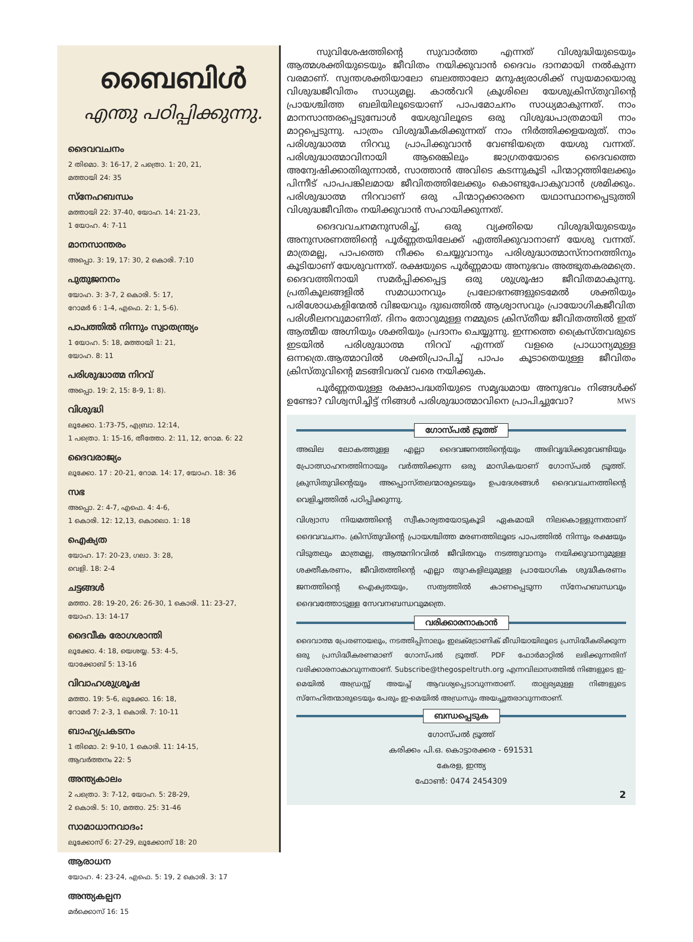ബൈബിൾ
എന്തു പഠിപ്പിക്കുന്നു.
ദൈവവചനം
2 തിമൊ. 3: 16-17, 2 പത്രൊ. 1: 20, 21,
മത്തായി 24: 35
സ്നേഹബന്ധം
മത്തായി 22: 37-40, യോഹ. 14: 21-23,
1 യോഹ. 4: 7-11
മാനസാന്തരം
അപ്പൊ. 3: 19, 17: 30, 2 കൊരി. 7:10
പുതുജനനം
യോഹ. 3: 3-7, 2 കൊരി. 5: 17,
റോമർ 6 : 1-4, എഫെ. 2: 1, 5-6).
പാപത്തിൽ നിന്നും സ്വാതന്ത്ര്യം
1 യോഹ. 5: 18, മത്തായി 1: 21,
യോഹ. 8: 11
പരിശുദ്ധാത്മ നിറവ്
അപ്പൊ. 19: 2, 15: 8-9, 1: 8).
വിശുദ്ധി
ലൂക്കോ. 1:73-75, എബ്രാ. 12:14,
1 പത്രൊ. 1: 15-16, തീത്തോ. 2: 11, 12, റോമ. 6: 22
ദൈവരാജ്യം
ലൂക്കോ. 17 : 20-21, റോമ. 14: 17, യോഹ. 18: 36
സഭ
അപ്പൊ. 2: 4-7, എഫെ. 4: 4-6,
1 കൊരി. 12: 12,13, കൊലൊ. 1: 18
ഐക്യത
യോഹ. 17: 20-23, ഗലാ. 3: 28,
വെളി. 18: 2-4
ചട്ടങ്ങൾ
മത്താ. 28: 19-20, 26: 26-30, 1 കൊരി. 11: 23-27,
യോഹ. 13: 14-17
ദൈവീക രോഗശാന്തി
ലൂക്കോ. 4: 18, യെശയ്യ. 53: 4-5,
യാക്കോബ് 5: 13-16
വിവാഹശുശ്രൂഷ
മത്താ. 19: 5-6, ലൂക്കോ. 16: 18,
റോമർ 7: 2-3, 1 കൊരി. 7: 10-11
ബാഹ്യപ്രകടനം
1 തിമൊ. 2: 9-10, 1 കൊരി. 11: 14-15,
ആവർത്തനം 22: 5
അന്ത്യകാലം
2 പത്രൊ. 3: 7-12, യോഹ. 5: 28-29,
2 കൊരി. 5: 10, മത്താ. 25: 31-46
സാമാധാനവാദം:
ലൂക്കോസ് 6: 27-29, ലൂക്കോസ് 18: 20
ആരാധന
യോഹ. 4: 23-24, എഫെ. 5: 19, 2 കൊരി. 3: 17
അന്ത്യകല്പന
മർക്കൊസ് 16: 15
സുവിശേഷത്തിന്റെ സുവാർത്ത എന്നത് വിശുദ്ധിയുടെയും ആത്മശക്തിയുടെയും ജീവിതം നയിക്കുവാൻ ദൈവം ദാനമായി നൽകുന്ന വരമാണ്. സ്വന്തശക്തിയാലോ ബലത്താലോ മനുഷ്യരാശിക്ക് സ്വയമായൊരു വിശുദ്ധജീവിതം സാധ്യമല്ല. കാൽവറി ക്രൂശിലെ യേശുക്രിസ്തുവിന്റെ പ്രായശ്ചിത്ത ബലിയിലൂടെയാണ് പാപമോചനം സാധ്യമാകുന്നത്. നാം മാനസാന്തരപ്പെടുമ്പോൾ യേശുവിലൂടെ ഒരു വിശുദ്ധപാത്രമായി നാം മാറ്റപ്പെടുന്നു. പാത്രം വിശുദ്ധീകരിക്കുന്നത് നാം നിർത്തിക്കളയരുത്. നാം പരിശുദ്ധാത്മ നിറവു പ്രാപിക്കുവാൻ വേണ്ടിയത്രെ യേശു വന്നത്. പരിശുദ്ധാത്മാവിനായി ആരെങ്കിലും ജാഗ്രതയോടെ ദൈവത്തെ അന്വേഷിക്കാതിരുന്നാൽ, സാത്താൻ അവിടെ കടന്നുകൂടി പിന്മാറ്റത്തിലേക്കും പിന്നീട് പാപപങ്കിലമായ ജീവിതത്തിലേക്കും കൊണ്ടുപോകുവാൻ ശ്രമിക്കും. പരിശുദ്ധാത്മ നിറവാണ് ഒരു പിന്മാറ്റക്കാരനെ യഥാസ്ഥാനപ്പെടുത്തി വിശുദ്ധജീവിതം നയിക്കുവാൻ സഹായിക്കുന്നത്.
ദൈവവചനമനുസരിച്ച്, ഒരു വ്യക്തിയെ വിശുദ്ധിയുടെയും അനുസരണത്തിന്റെ പൂർണ്ണതയിലേക്ക് എത്തിക്കുവാനാണ് യേശു വന്നത്. മാത്രമല്ല, പാപത്തെ നീക്കം ചെയ്യുവാനും പരിശുദ്ധാത്മാസ്നാനത്തിനും കൂടിയാണ് യേശുവന്നത്. രക്ഷയുടെ പൂർണ്ണമായ അനുഭവം അത്ഭുതകരമത്രെ. ദൈവത്തിനായി സമർപ്പിക്കപ്പെട്ട ഒരു ശുശ്രൂഷാ ജീവിതമാകുന്നു. പ്രതികൂലങ്ങളിൽ സമാധാനവും പ്രലോഭനങ്ങളുടെമേൽ ശക്തിയും പരിശോധകളിന്മേൽ വിജയവും ദുഃഖത്തിൽ ആശ്വാസവും പ്രായോഗികജീവിത പരിശീലനവുമാണിത്. ദിനം തോറുമുള്ള നമ്മുടെ ക്രിസ്തീയ ജീവിതത്തിൽ ഇത് ആത്മീയ അഗ്നിയും ശക്തിയും പ്രദാനം ചെയ്യുന്നു. ഇന്നത്തെ ക്രൈസ്തവരുടെ ഇടയിൽ പരിശുദ്ധാത്മ നിറവ് എന്നത് വളരെ പ്രാധാന്യമുള്ള ഒന്നത്രെ.ആത്മാവിൽ ശക്തിപ്രാപിച്ച് പാപം കൂടാതെയുള്ള ജീവിതം ക്രിസ്തുവിന്റെ മടങ്ങിവരവ് വരെ നയിക്കുക.
പൂർണ്ണതയുള്ള രക്ഷാപദ്ധതിയുടെ സമൃദ്ധമായ അനുഭവം നിങ്ങൾക്ക് ഉണ്ടോ? വിശ്വസിച്ചിട്ട് നിങ്ങൾ പരിശുദ്ധാത്മാവിനെ പ്രാപിച്ചുവോ? MWS
ഗോസ്പൽ ട്രൂത്ത്
അഖില ലോകത്തുള്ള എല്ലാ ദൈവജനത്തിന്റെയും അഭിവൃദ്ധിക്കുവേണ്ടിയും പ്രോത്സാഹനത്തിനായും വർത്തിക്കുന്ന ഒരു മാസികയാണ് ഗോസ്പൽ ട്രൂത്ത്. ക്രുസിതുവിന്റെയും അപ്പൊസ്തലന്മാരുടെയും ഉപദേശങ്ങൾ ദൈവവചനത്തിന്റെ വെളിച്ചത്തിൽ പഠിപ്പിക്കുന്നു.
വിശ്വാസ നിയമത്തിന്റെ സ്വീകാര്യതയോടുകൂടി ഏകമായി നിലകൊള്ളുന്നതാണ് ദൈവവചനം. ക്രിസ്തുവിന്റെ പ്രായശ്ചിത്ത മരണത്തിലൂടെ പാപത്തിൽ നിന്നും രക്ഷയും വിടുതലും മാത്രമല്ല, ആത്മനിറവിൽ ജീവിതവും നടത്തുവാനും നയിക്കുവാനുമുള്ള ശക്തീകരണം, ജീവിതത്തിന്റെ എല്ലാ തുറകളിലുമുള്ള പ്രായോഗിക ശുദ്ധീകരണം ജനത്തിന്റെ ഐക്യതയും, സത്യത്തിൽ കാണപ്പെടുന്ന സ്നേഹബന്ധവും ദൈവത്തോടുള്ള സേവനബന്ധവുമത്രെ.
വരിക്കാരനാകാൻ
ദൈവാത്മ പ്രേരണായലും, നടത്തിപ്പിനാലും ഇലക്ട്രോണിക് മീഡിയായിലൂടെ പ്രസിദ്ധീകരിക്കുന്ന ഒരു പ്രസിദ്ധീകരണമാണ് ഗോസ്പൽ ട്രൂത്ത്. PDF ഫോർമാറ്റിൽ ലഭിക്കുന്നതിന് വരിക്കാരനാകാവുന്നതാണ്. Subscribe@thegospeltruth.org എന്നവിലാസത്തിൽ നിങ്ങളുടെ ഇ-മെയിൽ അഡ്രസ്സ് അയച്ച് ആവശ്യപ്പെടാവുന്നതാണ്. താല്പര്യമുള്ള നിങ്ങളുടെ സ്നേഹിതന്മാരുടെയും പേരും ഇ-മെയിൽ അഡ്രസും അയച്ചുതരാവുന്നതാണ്.
ബന്ധപ്പെടുക
ഗോസ്പൽ ട്രൂത്ത്
കരിക്കം പി.ഒ. കൊട്ടാരക്കര - 691531
കേരള, ഇന്ത്യ
ഫോൺ: 0474 2454309
2